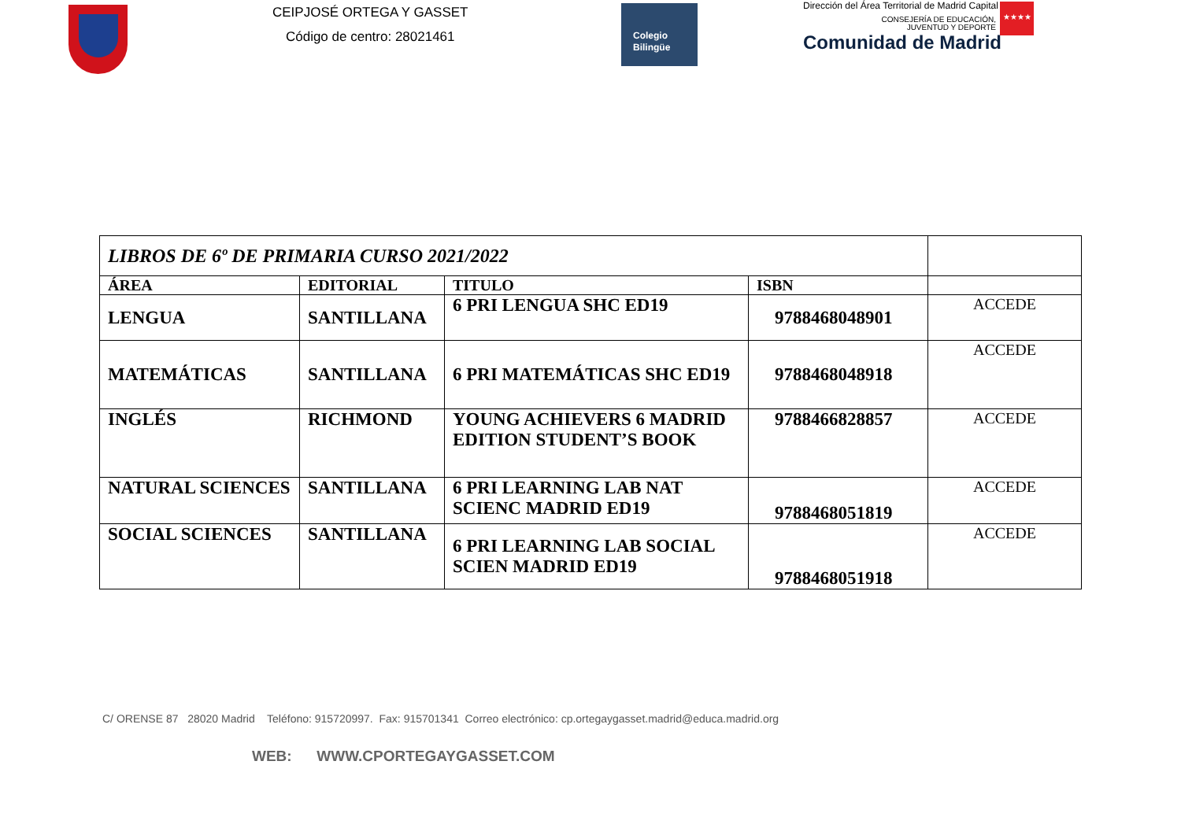CEIPJOSÉ ORTEGA Y GASSET
Código de centro: 28021461
Colegio
Bilingüe
Dirección del Área Territorial de Madrid Capital
CONSEJERÍA DE EDUCACIÓN,
JUVENTUD Y DEPORTE
Comunidad de Madrid
★★★★
| LIBROS DE 6º DE PRIMARIA CURSO 2021/2022 | | | | |
| ÁREA | EDITORIAL | TITULO | ISBN | |
| LENGUA | SANTILLANA | 6 PRI LENGUA SHC ED19 | 9788468048901 | ACCEDE |
| MATEMÁTICAS | SANTILLANA | 6 PRI MATEMÁTICAS SHC ED19 | 9788468048918 | ACCEDE |
| INGLÉS | RICHMOND | YOUNG ACHIEVERS 6 MADRID EDITION STUDENT’S BOOK | 9788466828857 | ACCEDE |
| NATURAL SCIENCES | SANTILLANA | 6 PRI LEARNING LAB NAT SCIENC MADRID ED19 | 9788468051819 | ACCEDE |
| SOCIAL SCIENCES | SANTILLANA | 6 PRI LEARNING LAB SOCIAL SCIEN MADRID ED19 | 9788468051918 | ACCEDE |
C/ ORENSE 87 28020 Madrid Teléfono: 915720997. Fax: 915701341 Correo electrónico: cp.ortegaygasset.madrid@educa.madrid.org
WEB: WWW.CPORTEGAYGASSET.COM